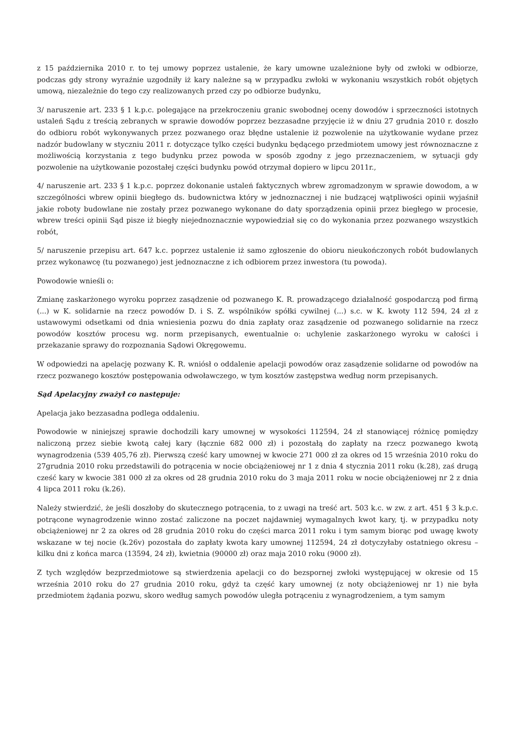z 15 października 2010 r. to tej umowy poprzez ustalenie, że kary umowne uzależnione były od zwłoki w odbiorze, podczas gdy strony wyraźnie uzgodniły iż kary należne są w przypadku zwłoki w wykonaniu wszystkich robót objętych umową, niezależnie do tego czy realizowanych przed czy po odbiorze budynku,
3/ naruszenie art. 233 § 1 k.p.c. polegające na przekroczeniu granic swobodnej oceny dowodów i sprzeczności istotnych ustaleń Sądu z treścią zebranych w sprawie dowodów poprzez bezzasadne przyjęcie iż w dniu 27 grudnia 2010 r. doszło do odbioru robót wykonywanych przez pozwanego oraz błędne ustalenie iż pozwolenie na użytkowanie wydane przez nadzór budowlany w styczniu 2011 r. dotyczące tylko części budynku będącego przedmiotem umowy jest równoznaczne z możliwością korzystania z tego budynku przez powoda w sposób zgodny z jego przeznaczeniem, w sytuacji gdy pozwolenie na użytkowanie pozostałej części budynku powód otrzymał dopiero w lipcu 2011r.,
4/ naruszenie art. 233 § 1 k.p.c. poprzez dokonanie ustaleń faktycznych wbrew zgromadzonym w sprawie dowodom, a w szczególności wbrew opinii biegłego ds. budownictwa który w jednoznacznej i nie budzącej wątpliwości opinii wyjaśnił jakie roboty budowlane nie zostały przez pozwanego wykonane do daty sporządzenia opinii przez biegłego w procesie, wbrew treści opinii Sąd pisze iż biegły niejednoznacznie wypowiedział się co do wykonania przez pozwanego wszystkich robót,
5/ naruszenie przepisu art. 647 k.c. poprzez ustalenie iż samo zgłoszenie do obioru nieukończonych robót budowlanych przez wykonawcę (tu pozwanego) jest jednoznaczne z ich odbiorem przez inwestora (tu powoda).
Powodowie wnieśli o:
Zmianę zaskarżonego wyroku poprzez zasądzenie od pozwanego K. R. prowadzącego działalność gospodarczą pod firmą (...) w K. solidarnie na rzecz powodów D. i S. Z. wspólników spółki cywilnej (...) s.c. w K. kwoty 112 594, 24 zł z ustawowymi odsetkami od dnia wniesienia pozwu do dnia zapłaty oraz zasądzenie od pozwanego solidarnie na rzecz powodów kosztów procesu wg. norm przepisanych, ewentualnie o: uchylenie zaskarżonego wyroku w całości i przekazanie sprawy do rozpoznania Sądowi Okręgowemu.
W odpowiedzi na apelację pozwany K. R. wniósł o oddalenie apelacji powodów oraz zasądzenie solidarne od powodów na rzecz pozwanego kosztów postępowania odwoławczego, w tym kosztów zastępstwa według norm przepisanych.
Sąd Apelacyjny zważył co następuje:
Apelacja jako bezzasadna podlega oddaleniu.
Powodowie w niniejszej sprawie dochodzili kary umownej w wysokości 112594, 24 zł stanowiącej różnicę pomiędzy naliczoną przez siebie kwotą całej kary (łącznie 682 000 zł) i pozostałą do zapłaty na rzecz pozwanego kwotą wynagrodzenia (539 405,76 zł). Pierwszą cześć kary umownej w kwocie 271 000 zł za okres od 15 września 2010 roku do 27grudnia 2010 roku przedstawili do potrącenia w nocie obciążeniowej nr 1 z dnia 4 stycznia 2011 roku (k.28), zaś drugą cześć kary w kwocie 381 000 zł za okres od 28 grudnia 2010 roku do 3 maja 2011 roku w nocie obciążeniowej nr 2 z dnia 4 lipca 2011 roku (k.26).
Należy stwierdzić, że jeśli doszłoby do skutecznego potrącenia, to z uwagi na treść art. 503 k.c. w zw. z art. 451 § 3 k.p.c. potrącone wynagrodzenie winno zostać zaliczone na poczet najdawniej wymagalnych kwot kary, tj. w przypadku noty obciążeniowej nr 2 za okres od 28 grudnia 2010 roku do części marca 2011 roku i tym samym biorąc pod uwagę kwoty wskazane w tej nocie (k.26v) pozostała do zapłaty kwota kary umownej 112594, 24 zł dotyczyłaby ostatniego okresu – kilku dni z końca marca (13594, 24 zł), kwietnia (90000 zł) oraz maja 2010 roku (9000 zł).
Z tych względów bezprzedmiotowe są stwierdzenia apelacji co do bezspornej zwłoki występującej w okresie od 15 września 2010 roku do 27 grudnia 2010 roku, gdyż ta część kary umownej (z noty obciążeniowej nr 1) nie była przedmiotem żądania pozwu, skoro według samych powodów uległa potrąceniu z wynagrodzeniem, a tym samym